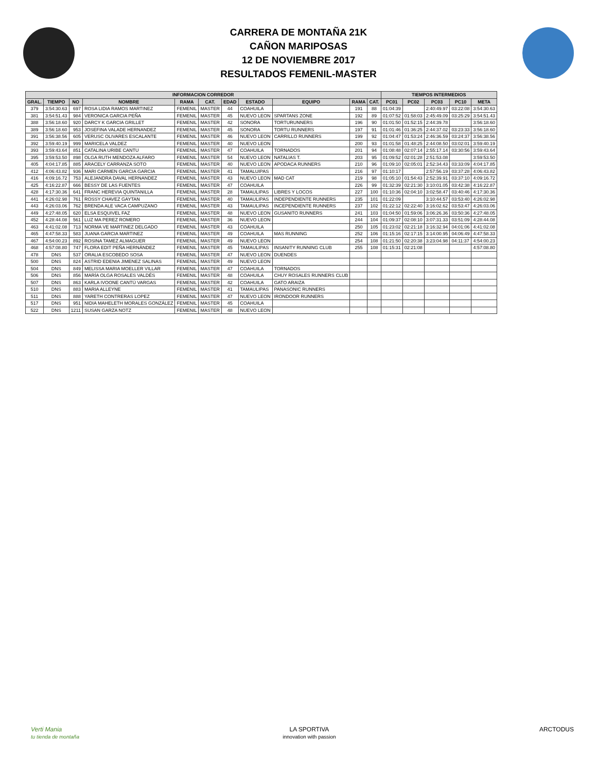CARRERA DE MONTAÑA 21K
CAÑON MARIPOSAS
12 DE NOVIEMBRE 2017
RESULTADOS FEMENIL-MASTER
| INFORMACION CORREDOR | | | | | | | | | | | TIEMPOS INTERMEDIOS | | | | |
| --- | --- | --- | --- | --- | --- | --- | --- | --- | --- | --- | --- | --- | --- | --- | --- |
| GRAL. | TIEMPO | NO | NOMBRE | RAMA | CAT. | EDAD | ESTADO | EQUIPO | RAMA | CAT. | PC01 | PC02 | PC03 | PC10 | META |
| 379 | 3:54:30.63 | 697 | ROSA LIDIA RAMOS MARTINEZ | FEMENIL | MASTER | 44 | COAHUILA | | 191 | 88 | 01:04:39 | | 2:40:49.97 | 03:22:08 | 3:54:30.63 |
| 381 | 3:54:51.43 | 984 | VERONICA GARCIA PEÑA | FEMENIL | MASTER | 45 | NUEVO LEON | SPARTANS ZONE | 192 | 89 | 01:07:52 | 01:58:03 | 2:45:49.09 | 03:25:29 | 3:54:51.43 |
| 388 | 3:56:18.60 | 920 | DARCY K GARCIA GRILLET | FEMENIL | MASTER | 42 | SONORA | TORTURUNNERS | 196 | 90 | 01:01:50 | 01:52:15 | 2:44:39.78 | | 3:56:18.60 |
| 389 | 3:56:18.60 | 953 | JOSEFINA VALADE HERNANDEZ | FEMENIL | MASTER | 45 | SONORA | TORTU RUNNERS | 197 | 91 | 01:01:46 | 01:36:25 | 2:44:37.02 | 03:23:33 | 3:56:18.60 |
| 391 | 3:56:38.56 | 605 | VERUSC OLIVARES ESCALANTE | FEMENIL | MASTER | 46 | NUEVO LEON | CARRILLO RUNNERS | 199 | 92 | 01:04:47 | 01:53:24 | 2:46:36.59 | 03:24:37 | 3:56:38.56 |
| 392 | 3:59:40.19 | 999 | MARICELA VALDEZ | FEMENIL | MASTER | 40 | NUEVO LEON | | 200 | 93 | 01:01:58 | 01:48:25 | 2:44:08.50 | 03:02:01 | 3:59:40.19 |
| 393 | 3:59:43.64 | 851 | CATALINA URIBE CANTU | FEMENIL | MASTER | 47 | COAHUILA | TORNADOS | 201 | 94 | 01:08:48 | 02:07:14 | 2:55:17.14 | 03:30:56 | 3:59:43.64 |
| 395 | 3:59:53.50 | 898 | OLGA RUTH MENDOZA ALFARO | FEMENIL | MASTER | 54 | NUEVO LEON | NATALIAS T. | 203 | 95 | 01:09:52 | 02:01:28 | 2:51:53.08 | | 3:59:53.50 |
| 405 | 4:04:17.85 | 885 | ARACELY CARRANZA SOTO | FEMENIL | MASTER | 40 | NUEVO LEON | APODACA RUNNERS | 210 | 96 | 01:09:10 | 02:05:01 | 2:52:34.43 | 03:33:09 | 4:04:17.85 |
| 412 | 4:06:43.82 | 936 | MARI CARMEN GARCIA GARCIA | FEMENIL | MASTER | 41 | TAMALUIPAS | | 216 | 97 | 01:10:17 | | 2:57:56.19 | 03:37:28 | 4:06:43.82 |
| 416 | 4:09:16.72 | 753 | ALEJANDRA DAVAL HERNANDEZ | FEMENIL | MASTER | 43 | NUEVO LEON | MAD CAT | 219 | 98 | 01:05:10 | 01:54:43 | 2:52:39.91 | 03:37:10 | 4:09:16.72 |
| 425 | 4:16:22.87 | 666 | BESSY DE LAS FUENTES | FEMENIL | MASTER | 47 | COAHUILA | | 226 | 99 | 01:32:39 | 02:21:30 | 3:10:01.05 | 03:42:38 | 4:16:22.87 |
| 428 | 4:17:30.36 | 641 | FRANC HEREVIA QUINTANILLA | FEMENIL | MASTER | 28 | TAMAULIPAS | LIBRES Y LOCOS | 227 | 100 | 01:10:36 | 02:04:10 | 3:02:58.47 | 03:40:46 | 4:17:30.36 |
| 441 | 4:26:02.98 | 761 | ROSSY CHAVEZ GAYTAN | FEMENIL | MASTER | 40 | TAMAULIPAS | INDEPENDIENTE RUNNERS | 235 | 101 | 01:22:09 | | 3:10:44.57 | 03:53:40 | 4:26:02.98 |
| 443 | 4:26:03.06 | 762 | BRENDA ALE VACA CAMPUZANO | FEMENIL | MASTER | 43 | TAMAULIPAS | INCEPENDIENTE RUNNERS | 237 | 102 | 01:22:12 | 02:22:40 | 3:16:02.62 | 03:53:47 | 4:26:03.06 |
| 449 | 4:27:48.05 | 620 | ELSA ESQUIVEL FAZ | FEMENIL | MASTER | 48 | NUEVO LEON | GUSANITO RUNNERS | 241 | 103 | 01:04:50 | 01:59:06 | 3:06:26.36 | 03:50:36 | 4:27:48.05 |
| 452 | 4:28:44.08 | 561 | LUZ MA PEREZ ROMERO | FEMENIL | MASTER | 36 | NUEVO LEON | | 244 | 104 | 01:09:37 | 02:08:10 | 3:07:31.33 | 03:51:09 | 4:28:44.08 |
| 463 | 4:41:02.08 | 713 | NORMA VE MARTINEZ DELGADO | FEMENIL | MASTER | 43 | COAHUILA | | 250 | 105 | 01:23:02 | 02:21:18 | 3:16:32.94 | 04:01:06 | 4:41:02.08 |
| 465 | 4:47:58.33 | 583 | JUANA GARCIA MARTINEZ | FEMENIL | MASTER | 49 | COAHUILA | MAS RUNNING | 252 | 106 | 01:15:16 | 02:17:15 | 3:14:00.95 | 04:06:49 | 4:47:58.33 |
| 467 | 4:54:00.23 | 892 | ROSINA TAMEZ ALMAGUER | FEMENIL | MASTER | 49 | NUEVO LEON | | 254 | 108 | 01:21:50 | 02:20:38 | 3:23:04.98 | 04:11:37 | 4:54:00.23 |
| 468 | 4:57:08.80 | 747 | FLORA EDIT PEÑA HERNÁNDEZ | FEMENIL | MASTER | 45 | TAMAULIPAS | INSANITY RUNNING CLUB | 255 | 108 | 01:15:31 | 02:21:08 | | | 4:57:08.80 |
| 478 | DNS | 537 | ORALIA ESCOBEDO SOSA | FEMENIL | MASTER | 47 | NUEVO LEON | DUENDES | | | | | | | |
| 500 | DNS | 824 | ASTRID EDENIA JIMENEZ SALINAS | FEMENIL | MASTER | 49 | NUEVO LEON | | | | | | | | |
| 504 | DNS | 849 | MELISSA MARIA MOELLER VILLAR | FEMENIL | MASTER | 47 | COAHUILA | TORNADOS | | | | | | | |
| 506 | DNS | 856 | MARÍA OLGA ROSALES VALDÉS | FEMENIL | MASTER | 48 | COAHUILA | CHUY ROSALES RUNNERS CLUB | | | | | | | |
| 507 | DNS | 863 | KARLA IVOONE CANTÚ VARGAS | FEMENIL | MASTER | 42 | COAHUILA | GATO ARAIZA | | | | | | | |
| 510 | DNS | 883 | MARIA ALLEYNE | FEMENIL | MASTER | 41 | TAMAULIPAS | PANASONIC RUNNERS | | | | | | | |
| 511 | DNS | 888 | YARETH CONTRERAS LOPEZ | FEMENIL | MASTER | 47 | NUEVO LEON | IRONDOOR RUNNERS | | | | | | | |
| 517 | DNS | 951 | NIDIA MAHELETH MORALES GONZÁLEZ | FEMENIL | MASTER | 45 | COAHUILA | | | | | | | | |
| 522 | DNS | 1211 | SUSAN GARZA NOTZ | FEMENIL | MASTER | 48 | NUEVO LEON | | | | | | | | |
Verti Mania
tu tienda de montaña
LA SPORTIVA
innovation with passion
ARCTODUS